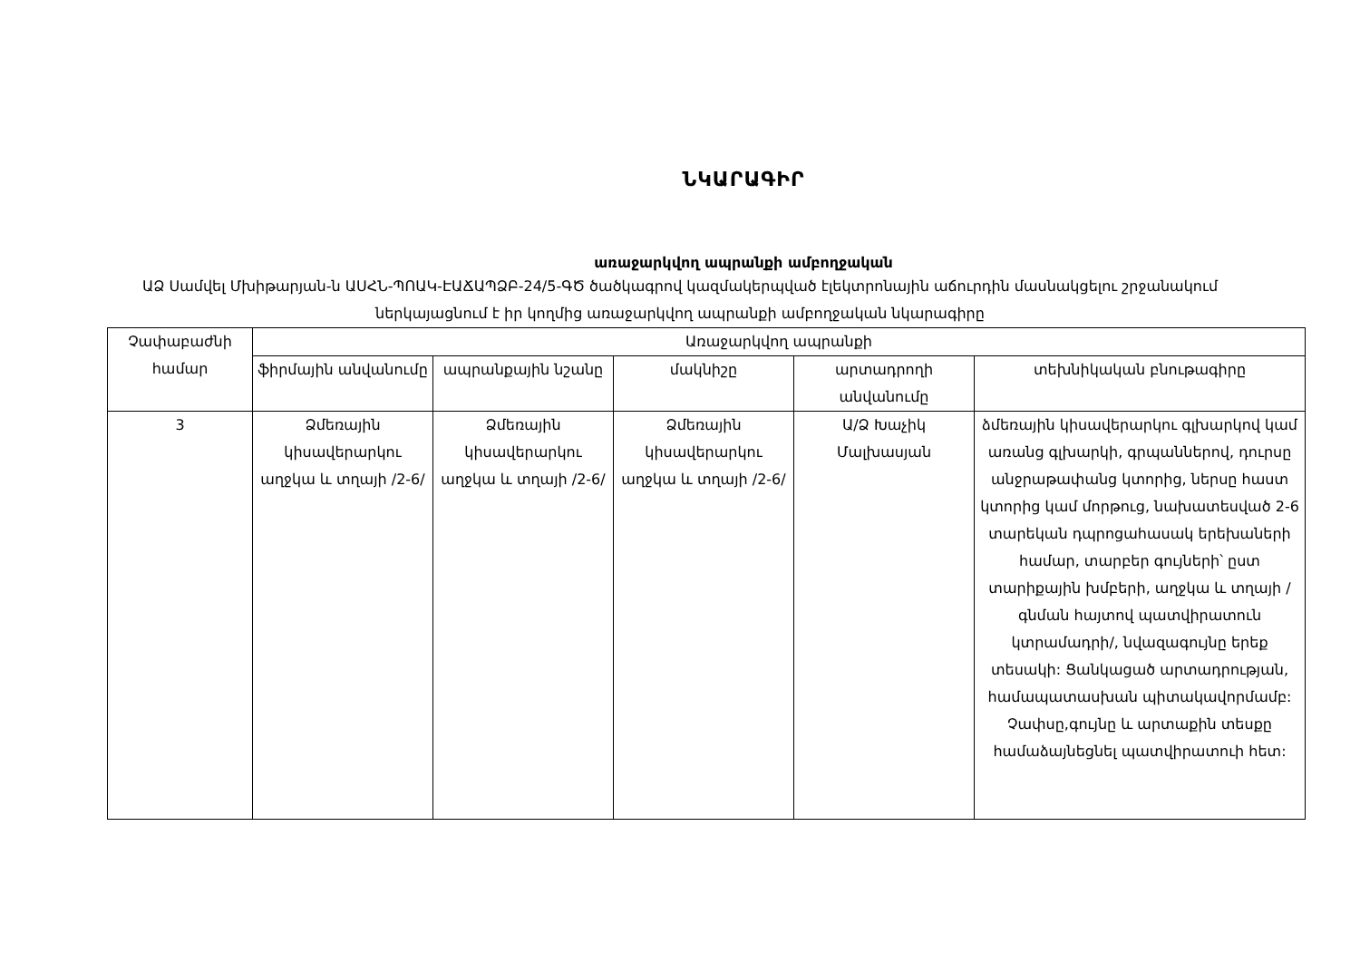ՆԿԱՐԱԳԻՐ
առաջարկվող ապրանքի ամբողջական
ԱՁ Սամվել Մխիթարյան-ն ԱՍՀՆ-ՊՈԱԿ-ԷԱՃԱՊՁԲ-24/5-ԳԾ ծածկագրով կազմակերպված էլեկտրոնային աճուրդին մասնակցելու շրջանակում ներկայացնում է իր կողմից առաջարկվող ապրանքի ամբողջական նկարագիրը
| Չափաբաժնի համար | Առաջարկվող ապրանքի | | | | |
| --- | --- | --- | --- | --- | --- |
| | ֆիրմային անվանումը | ապրանքային նշանը | մակնիշը | արտադրողի անվանումը | տեխնիկական բնութագիրը |
| 3 | Ձմեռային կիսավերարկու աղջկա և տղայի /2-6/ | Ձմեռային կիսավերարկու աղջկա և տղայի /2-6/ | Ձմեռային կիսավերարկու աղջկա և տղայի /2-6/ | Ա/Ձ Խաչիկ Մալխասյան | ձմեռային կիսավերարկու գլխարկով կամ առանց գլխարկի, գրպաններով, դուրսը անջրաթափանց կտորից, ներսը հաստ կտորից կամ մորթուց, նախատեսված 2-6 տարեկան դպրոցահասակ երեխաների համար, տարբեր գույների՝ ըստ տարիքային խմբերի, աղջկա և տղայի /գնման հայտով պատվիրատուն կտրամադրի/, նվազագույնը երեք տեսակի: Ցանկացած արտադրության, համապատասխան պիտակավորմամբ: Չափսը,գույնը և արտաքին տեսքը համաձայնեցնել պատվիրատուի հետ: |